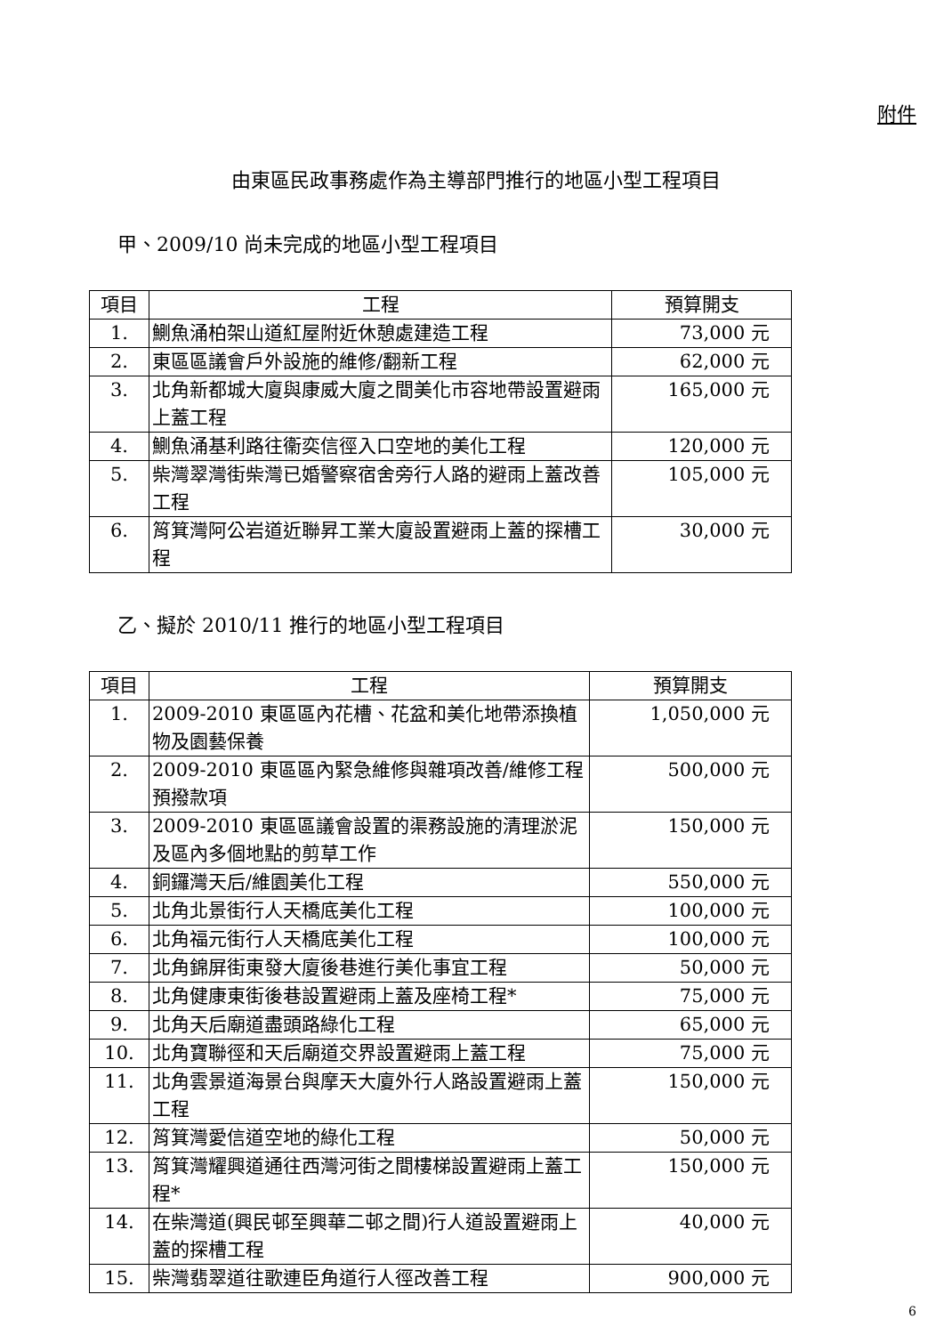附件
由東區民政事務處作為主導部門推行的地區小型工程項目
甲、2009/10 尚未完成的地區小型工程項目
| 項目 | 工程 | 預算開支 |
| --- | --- | --- |
| 1. | 鰂魚涌柏架山道紅屋附近休憩處建造工程 | 73,000 元 |
| 2. | 東區區議會戶外設施的維修/翻新工程 | 62,000 元 |
| 3. | 北角新都城大廈與康威大廈之間美化市容地帶設置避雨上蓋工程 | 165,000 元 |
| 4. | 鰂魚涌基利路往衞奕信徑入口空地的美化工程 | 120,000 元 |
| 5. | 柴灣翠灣街柴灣已婚警察宿舍旁行人路的避雨上蓋改善工程 | 105,000 元 |
| 6. | 筲箕灣阿公岩道近聯昇工業大廈設置避雨上蓋的探槽工程 | 30,000 元 |
乙、擬於 2010/11 推行的地區小型工程項目
| 項目 | 工程 | 預算開支 |
| --- | --- | --- |
| 1. | 2009-2010 東區區內花槽、花盆和美化地帶添換植物及園藝保養 | 1,050,000 元 |
| 2. | 2009-2010 東區區內緊急維修與雜項改善/維修工程預撥款項 | 500,000 元 |
| 3. | 2009-2010 東區區議會設置的渠務設施的清理淤泥及區內多個地點的剪草工作 | 150,000 元 |
| 4. | 銅鑼灣天后/維園美化工程 | 550,000 元 |
| 5. | 北角北景街行人天橋底美化工程 | 100,000 元 |
| 6. | 北角福元街行人天橋底美化工程 | 100,000 元 |
| 7. | 北角錦屏街東發大廈後巷進行美化事宜工程 | 50,000 元 |
| 8. | 北角健康東街後巷設置避雨上蓋及座椅工程* | 75,000 元 |
| 9. | 北角天后廟道盡頭路綠化工程 | 65,000 元 |
| 10. | 北角寶聯徑和天后廟道交界設置避雨上蓋工程 | 75,000 元 |
| 11. | 北角雲景道海景台與摩天大廈外行人路設置避雨上蓋工程 | 150,000 元 |
| 12. | 筲箕灣愛信道空地的綠化工程 | 50,000 元 |
| 13. | 筲箕灣耀興道通往西灣河街之間樓梯設置避雨上蓋工程* | 150,000 元 |
| 14. | 在柴灣道(興民邨至興華二邨之間)行人道設置避雨上蓋的探槽工程 | 40,000 元 |
| 15. | 柴灣翡翠道往歌連臣角道行人徑改善工程 | 900,000 元 |
6